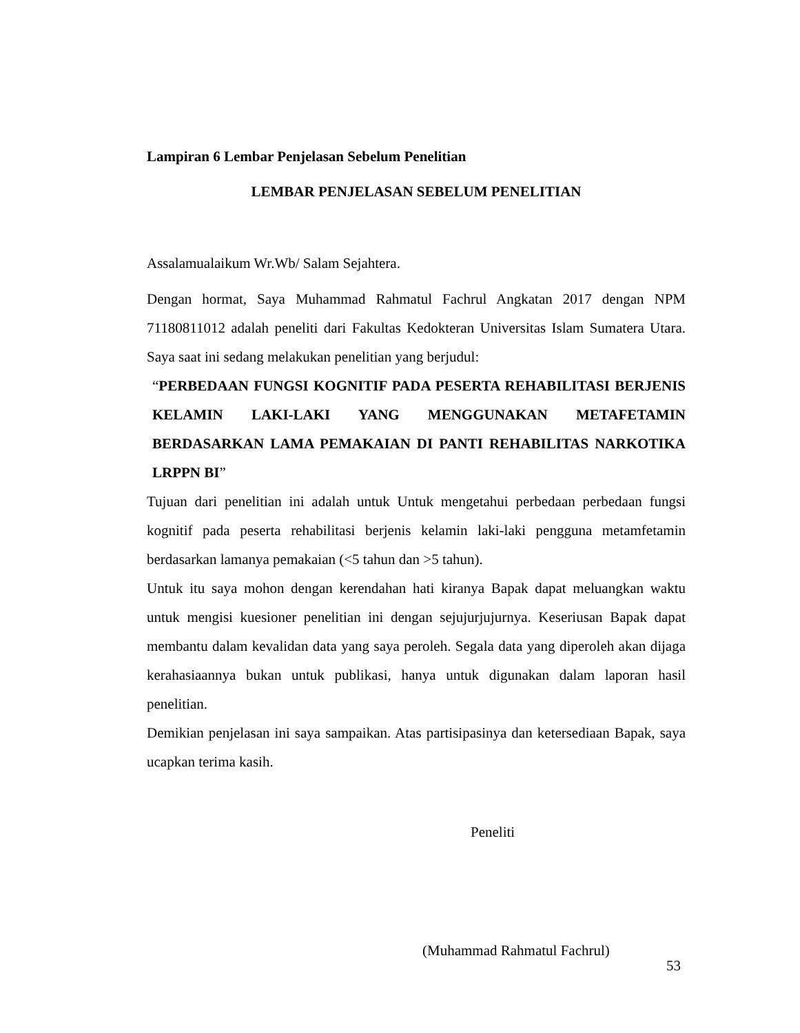Lampiran 6 Lembar Penjelasan Sebelum Penelitian
LEMBAR PENJELASAN SEBELUM PENELITIAN
Assalamualaikum Wr.Wb/ Salam Sejahtera.
Dengan hormat, Saya Muhammad Rahmatul Fachrul Angkatan 2017 dengan NPM 71180811012 adalah peneliti dari Fakultas Kedokteran Universitas Islam Sumatera Utara. Saya saat ini sedang melakukan penelitian yang berjudul:
“PERBEDAAN FUNGSI KOGNITIF PADA PESERTA REHABILITASI BERJENIS KELAMIN LAKI-LAKI YANG MENGGUNAKAN METAFETAMIN BERDASARKAN LAMA PEMAKAIAN DI PANTI REHABILITAS NARKOTIKA LRPPN BI”
Tujuan dari penelitian ini adalah untuk Untuk mengetahui perbedaan perbedaan fungsi kognitif pada peserta rehabilitasi berjenis kelamin laki-laki pengguna metamfetamin berdasarkan lamanya pemakaian (<5 tahun dan >5 tahun).
Untuk itu saya mohon dengan kerendahan hati kiranya Bapak dapat meluangkan waktu untuk mengisi kuesioner penelitian ini dengan sejujurjujurnya. Keseriusan Bapak dapat membantu dalam kevalidan data yang saya peroleh. Segala data yang diperoleh akan dijaga kerahasiaannya bukan untuk publikasi, hanya untuk digunakan dalam laporan hasil penelitian.
Demikian penjelasan ini saya sampaikan. Atas partisipasinya dan ketersediaan Bapak, saya ucapkan terima kasih.
Peneliti
(Muhammad Rahmatul Fachrul)
53